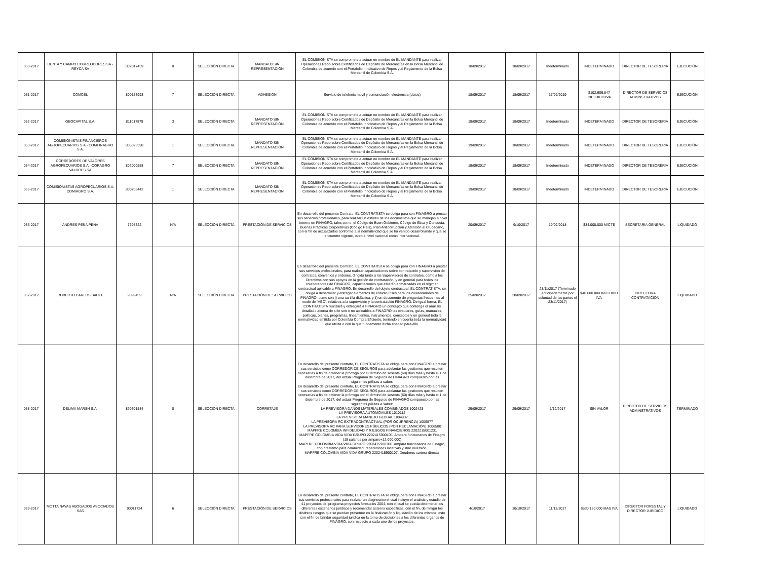| 050-2017 | RENTA Y CAMPO CORREODORES SA - REYCA SA | 802017459 | 0 | SELECCIÓN DIRECTA | MANDATO SIN REPRESENTACIÓN | EL COMISIONISTA se compromete a actuar en nombre de EL MANDANTE para realizar Operaciones Repo sobre Certificados de Depósito de Mercancías en la Bolsa Mercantil de Colombia de acuerdo con el Portafolio Inndicativo de Repos y al Reglamento de la Bolsa Mercantil de Colombia S.A. | 18/09/2017 | 18/09/2017 | Indeterminado | INDETERMINADO | DIRECTOR DE TESORERIA | EJECUCIÓN |
| 051-2017 | COMCEL | 800153993 | 7 | SELECCIÓN DIRECTA | ADHESIÓN | Servicio de telefonia movil y comunciación electroncia (datos) | 18/09/2017 | 18/09/2017 | 17/09/2019 | $102.606.847 INCLUIDO IVA | DIRECTOR DE SERVICIOS ADMINSTRATIVOS | EJECUCIÓN |
| 052-2017 | GEOCAPITAL S.A. | 811017879 | 3 | SELECCIÓN DIRECTA | MANDATO SIN REPRESENTACIÓN | EL COMISIONISTA se compromete a actuar en nombre de EL MANDANTE para realizar Operaciones Repo sobre Certificados de Depósito de Mercancías en la Bolsa Mercantil de Colombia de acuerdo con el Portafolio Inndicativo de Repos y al Reglamento de la Bolsa Mercantil de Colombia S.A. | 19/09/2017 | 18/09/2017 | Indeterminado | INDETERMINADO | DIRECTOR DE TESORERIA | EJECUCIÓN |
| 053-2017 | COMISIONISTAS FINANCIEROS AGROPECUARIOS S.A.- COMFINAGRO S.A. | 805023598 | 1 | SELECCIÓN DIRECTA | MANDATO SIN REPRESENTACIÓN | EL COMISIONISTA se compromete a actuar en nombre de EL MANDANTE para realizar Operaciones Repo sobre Certificados de Depósito de Mercancías en la Bolsa Mercantil de Colombia de acuerdo con el Portafolio Inndicativo de Repos y al Reglamento de la Bolsa Mercantil de Colombia S.A. | 19/09/2017 | 18/09/2017 | Indeterminado | INDETERMINADO | DIRECTOR DE TESORERIA | EJECUCIÓN |
| 054-2017 | CORREDORES DE VALORES AGROPECUARIOS S.A. -CORAGRO VALORES SA | 802000558 | 7 | SELECCIÓN DIRECTA | MANDATO SIN REPRESENTACIÓN | EL COMISIONISTA se compromete a actuar en nombre de EL MANDANTE para realizar Operaciones Repo sobre Certificados de Depósito de Mercancías en la Bolsa Mercantil de Colombia de acuerdo con el Portafolio Inndicativo de Repos y al Reglamento de la Bolsa Mercantil de Colombia S.A. | 19/09/2017 | 18/09/2017 | Indeterminado | INDETERMINADO | DIRECTOR DE TESORERIA | EJECUCIÓN |
| 055-2017 | COMISIONISTAS AGROPECUARIOS S.A. COMIAGRO S.A. | 800206442 | 1 | SELECCIÓN DIRECTA | MANDATO SIN REPRESENTACIÓN | EL COMISIONISTA se compromete a actuar en nombre de EL MANDANTE para realizar Operaciones Repo sobre Certificados de Depósito de Mercancías en la Bolsa Mercantil de Colombia de acuerdo con el Portafolio Inndicativo de Repos y al Reglamento de la Bolsa Mercantil de Colombia S.A. | 19/09/2017 | 18/09/2017 | Indeterminado | INDETERMINADO | DIRECTOR DE TESORERIA | EJECUCIÓN |
| 056-2017 | ANDRES PEÑA PEÑA | 7695322 | N/A | SELECCIÓN DIRECTA | PRESTACIÓN DE SERVICIOS | En desarrollo del presente Contrato, EL CONTRATISTA se obliga para con FINAGRO a prestar sus servicios profesionales, para realizar un estudio de los documentos que se manejan a nivel interno en FINAGRO, tales como: el Código de Buen Gobierno, Código de Ética y Conducta, Buenas Prácticas Corporativas (Código País), Plan Anticorrupción y Atención al Ciudadano, con el fin de actualizarlos conforme a la normatividad que se ha venido desarrollando y que se encuentre vigente, tanto a nivel nacional como internacional. | 20/09/2017 | 9/10/2017 | 19/02/2018 | $34.000.000 M/CTE | SECRETARÍA GENERAL | LIQUIDADO |
| 057-2017 | ROBERTO CARLOS BADEL | 9099459 | N/A | SELECCIÓN DIRECTA | PRESTACIÓN DE SERVICIOS | En desarrollo del presente Contrato, EL CONTRATISTA se obliga para con FINAGRO a prestar sus servicios profesionales, para realizar capacitaciones sobre contratación y supervisión de contratos, convenios y ordenes, dirigida tanto a los Supervisores de contratos, como a los Directivos con sus apoyos en la gestión de contratación, y en general para todos los colaboradores de FINAGRO, capacitaciones que estarán enmarcadas en el régimen contractual aplicable a FINAGRO. En desarrollo del objeto contractual, EL CONTRATISTA, se obliga a desarrollar y entregar elementos de estudio útiles para los colaboradores de FINAGRO, como son i) una cartilla didáctica, y ii) un documento de preguntas frecuentes al modo de “ABC”, relativos a la supervisión y la contratación FINAGRO. De igual forma, EL CONTRATISTA realizará y entregará a FINAGRO un concepto que contenga el análisis detallado acerca de si le son o no aplicables a FINAGRO las circulares, guías, manuales, políticas, planes, programas, lineamientos, instrumentos, conceptos y en general toda la normatividad emitida por Colombia Compra Eficiente, teniendo en cuenta toda la normatividad que utiliza o con la que fundamente dicha entidad para ello. | 25/09/2017 | 28/09/2017 | 28/11/2017 (Terminado anticipadamente por voluntad de las partes el 23/11/2017) | $40.000.000 INLCUIDO IVA | DIRECTORA CONTRATACIÓN | LIQUIDADO |
| 058-2017 | DELIMA MARSH S.A. | 890301584 | 0 | SELECCIÓN DIRECTA | CORRETAJE | En desarrollo del presente contrato, EL CONTRATISTA se obliga para con FINAGRO a prestar sus servicios como CORREDOR DE SEGUROS para adelantar las gestiones que resulten necesarias a fin de obtener la prórroga por el término de sesenta (60) días más y hasta el 1 de diciembre de 2017, del actual Programa de Seguros de FINAGRO compuesto por las siguientes pólizas a saber: En desarrollo del presente contrato, EL CONTRATISTA se obliga para con FINAGRO a prestar sus servicios como CORREDOR DE SEGUROS para adelantar las gestiones que resulten necesarias a fin de obtener la prórroga por el término de sesenta (60) días más y hasta el 1 de diciembre de 2017, del actual Programa de Seguros de FINAGRO compuesto por las siguientes pólizas a saber: LA PREVISORA DAÑOS MATERIALES COMBINADOS 1002425 LA PREVISORA AUTOMÓVILES 1010112 LA PREVISORA MANEJO GLOBAL 1004937 LA PREVISORA RC EXTRACONTRACTUAL (POR OCURRENCIA) 1006577 LA PREVISORA RC PARA SERVIDORES PÚBLICOS (POR RECLAMACIÓN) 1006580 MAPFRE COLOMBIA INFIDELIDAD Y RIESGOS FINANCIEROS 2202215001231 MAPFRE COLOMBIA VIDA VIDA GRUPO 2202415900105. Ampara funcionarios de Finagro (18 salarios por amparo+12.000.000) MAPFRE COLOMBIA VIDA VIDA GRUPO 2202415900106. Ampara funcionarios de Finagro, con préstamo para calamidad, reparaciones locativas y libre inversión. MAPFRE COLOMBIA VIDA VIDA GRUPO 2202415900107. Deudores cartera directa. | 29/09/2017 | 29/09/2017 | 1/12/2017 | SIN VALOR | DIRECTOR DE SERVICIOS ADMINSTRATIVOS | TERMINADO |
| 059-2017 | MOTTA NAVAS ABOGADOS ASOCIADOS SAS | 90011724 | 6 | SELECCIÓN DIRECTA | PRESTACIÓN DE SERVICIOS | En desarrollo del presente contrato, EL CONTRATISTA se obliga para con FINAGRO a prestar sus servicios profesionales para realziar un diagnostico el cual incluye el analisis y estudio de 41 proyectos del programa proyectos forestales 2004, con el cual se pueda determinar los diferentes escenarios juridicos y recomendar accions especificas, con el fin, de mitigar los distintos riesgos que se puedan presentar en la finalización y liquidación de los mismos, esto con el fin de brindar seguridad juridica en la toma de decisiones a los diferentes organos de FINAGRO, con respecto a cada uno de los proyectos. | 4/10/2017 | 10/10/2017 | 11/12/2017 | $530.130.000 MAS IVA | DIRECTOR FORESTAL Y DIRECTOR JURÍDICO | LIQUIDADO |